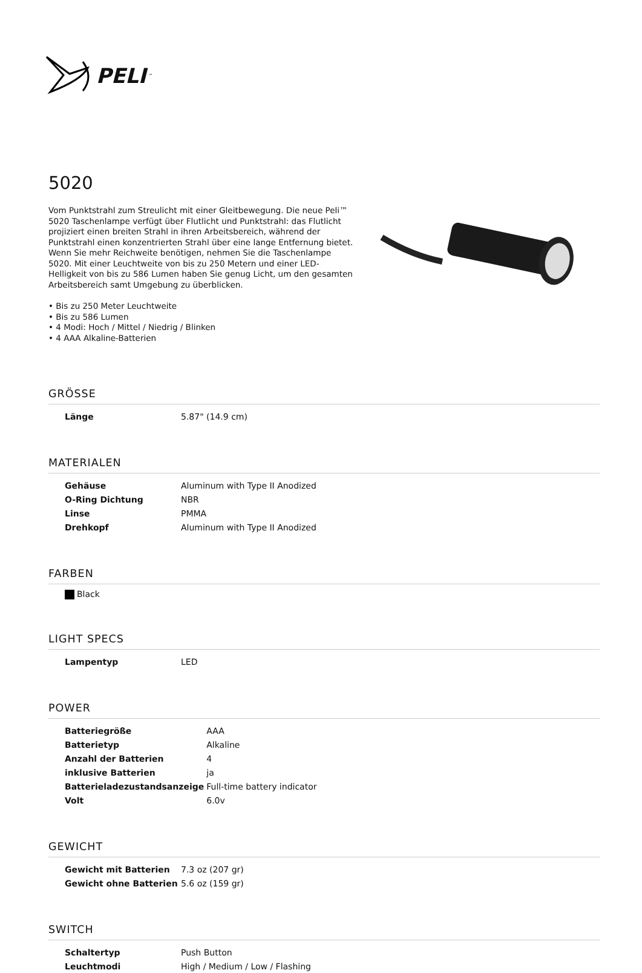PELI<sup>™</sup>
5020
Vom Punktstrahl zum Streulicht mit einer Gleitbewegung. Die neue Peli™ 5020 Taschenlampe verfügt über Flutlicht und Punktstrahl: das Flutlicht projiziert einen breiten Strahl in ihren Arbeitsbereich, während der Punktstrahl einen konzentrierten Strahl über eine lange Entfernung bietet. Wenn Sie mehr Reichweite benötigen, nehmen Sie die Taschenlampe 5020. Mit einer Leuchtweite von bis zu 250 Metern und einer LED-Helligkeit von bis zu 586 Lumen haben Sie genug Licht, um den gesamten Arbeitsbereich samt Umgebung zu überblicken.
• Bis zu 250 Meter Leuchtweite
• Bis zu 586 Lumen
• 4 Modi: Hoch / Mittel / Niedrig / Blinken
• 4 AAA Alkaline-Batterien
GRÖSSE
| Länge | 5.87" (14.9 cm) |
MATERIALEN
| Gehäuse | Aluminum with Type II Anodized |
| O-Ring Dichtung | NBR |
| Linse | PMMA |
| Drehkopf | Aluminum with Type II Anodized |
FARBEN
Black
LIGHT SPECS
| Lampentyp | LED |
POWER
| Batteriegröße | AAA |
| Batterietyp | Alkaline |
| Anzahl der Batterien | 4 |
| inklusive Batterien | ja |
| Batterieladezustandsanzeige | Full-time battery indicator |
| Volt | 6.0v |
GEWICHT
| Gewicht mit Batterien | 7.3 oz (207 gr) |
| Gewicht ohne Batterien | 5.6 oz (159 gr) |
SWITCH
| Schaltertyp | Push Button |
| Leuchtmodi | High / Medium / Low / Flashing |